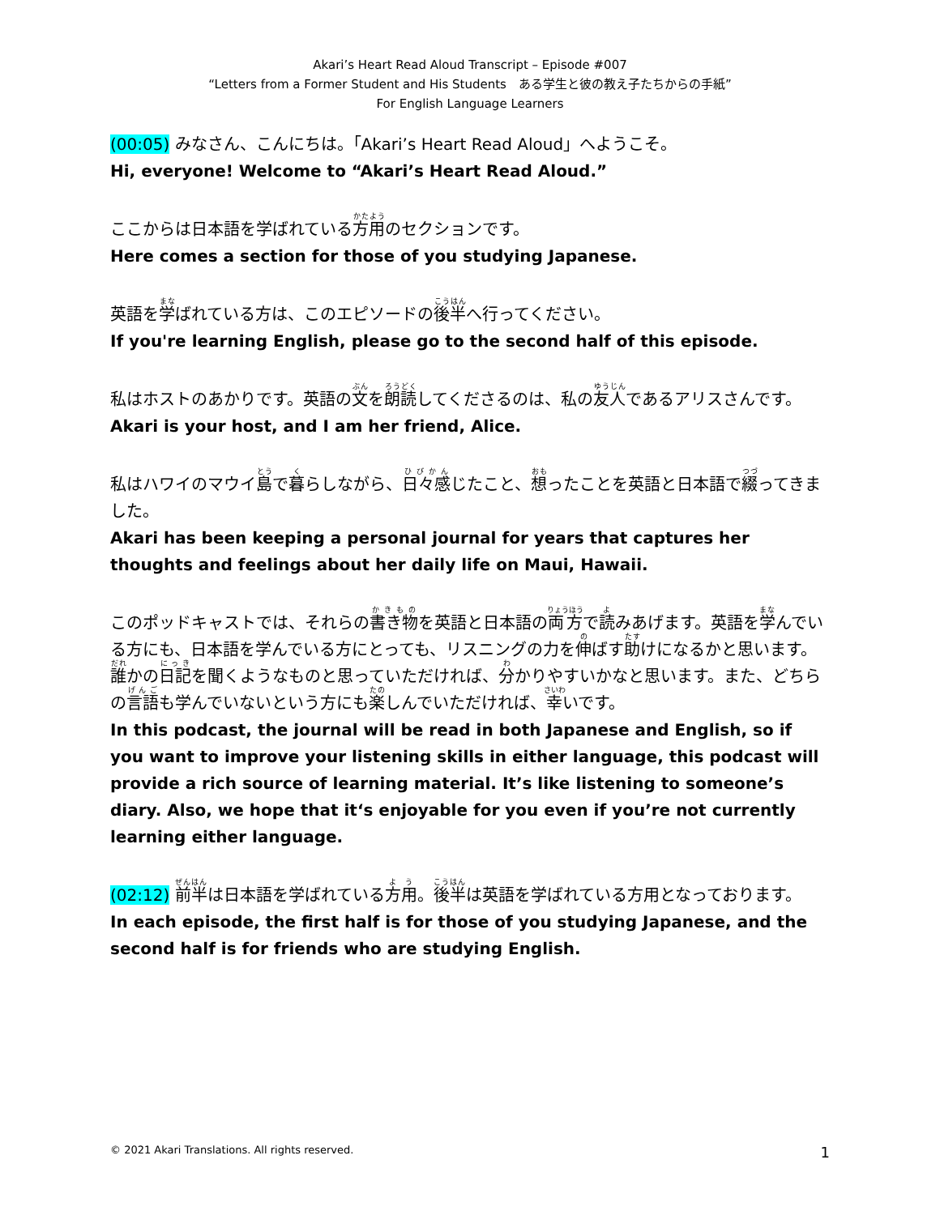Akari’s Heart Read Aloud Transcript – Episode #007
“Letters from a Former Student and His Students　ある学生と彼の教え子たちからの手紙”
For English Language Learners
(00:05) みなさん、こんにちは。「Akari’s Heart Read Aloud」へようこそ。
Hi, everyone! Welcome to “Akari’s Heart Read Aloud.”
ここからは日本語を学ばれている方用のセクションです。
Here comes a section for those of you studying Japanese.
英語を学ばれている方は、このエピソードの後半へ行ってください。
If you're learning English, please go to the second half of this episode.
私はホストのあかりです。英語の文を朗読してくださるのは、私の友人であるアリスさんです。
Akari is your host, and I am her friend, Alice.
私はハワイのマウイ島で暮らしながら、日々感じたこと、想ったことを英語と日本語で綴ってきました。
Akari has been keeping a personal journal for years that captures her thoughts and feelings about her daily life on Maui, Hawaii.
このポッドキャストでは、それらの書き物を英語と日本語の両方で読みあげます。英語を学んでいる方にも、日本語を学んでいる方にとっても、リスニングの力を伸ばす助けになるかと思います。 誰かの日記を聞くようなものと思っていただければ、分かりやすいかなと思います。また、どちらの言語も学んでいないという方にも楽しんでいただければ、幸いです。
In this podcast, the journal will be read in both Japanese and English, so if you want to improve your listening skills in either language, this podcast will provide a rich source of learning material. It’s like listening to someone’s diary. Also, we hope that it‘s enjoyable for you even if you’re not currently learning either language.
(02:12) 前半は日本語を学ばれている方用。後半は英語を学ばれている方用となっております。
In each episode, the first half is for those of you studying Japanese, and the second half is for friends who are studying English.
© 2021 Akari Translations. All rights reserved. 1